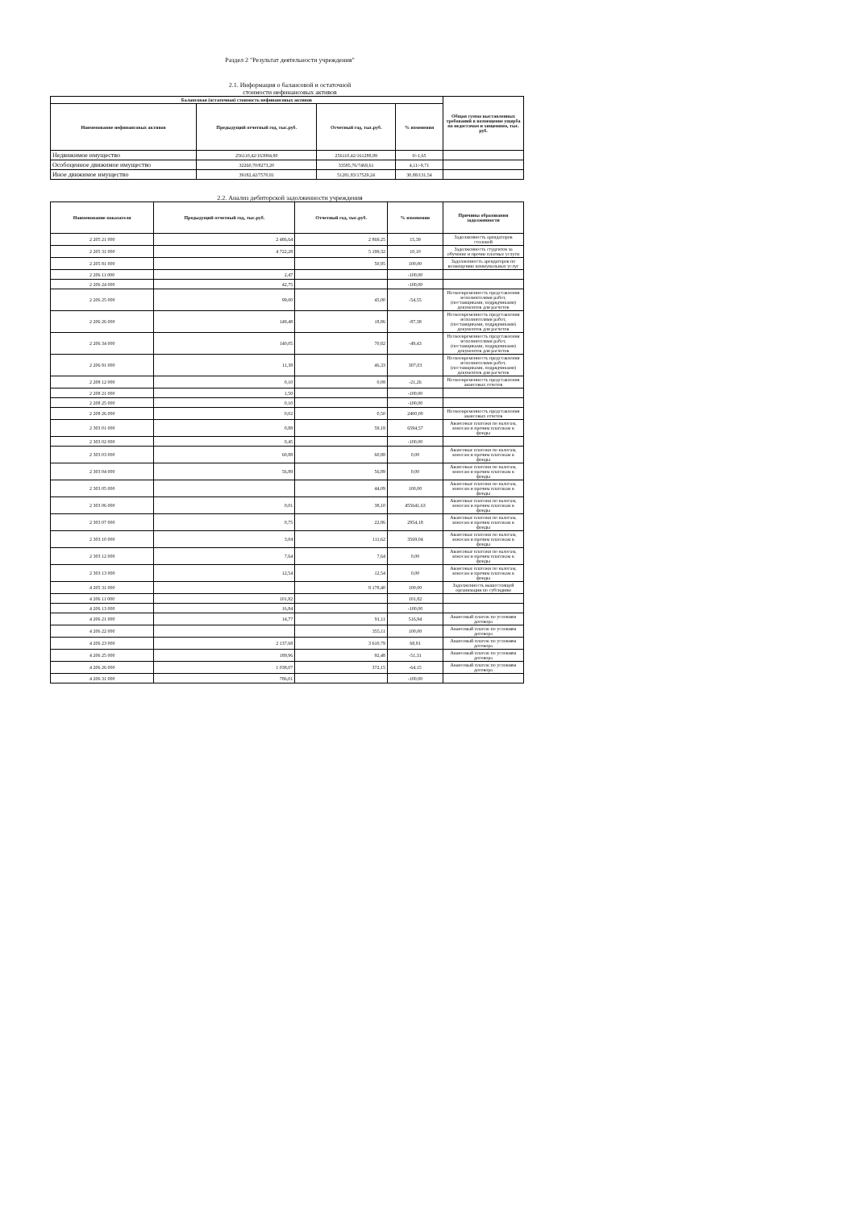Раздел 2 "Результат деятельности учреждения"
2.1. Информация о балансовой и остаточной
стоимости нефинансовых активов
| Балансовая (остаточная) стоимость нефинансовых активов | | | | Общая сумма выставленных требований в возмещение ущерба по недостачам и хищениям, тыс. руб. |
| --- | --- | --- | --- | --- |
| Наименование нефинансовых активов | Предыдущий отчетный год, тыс.руб. | Отчетный год, тыс.руб. | % изменения | |
| Недвижимое имущество | 256110,42/163994,80 | 256110,42/161288,99 | 0/-1,65 | |
| Особоценное движимое имущество | 32260,70/8273,20 | 33585,76/7469,61 | 4,11/-9,71 | |
| Иное движимое имущество | 39182,42/7570,81 | 51281,83/17529,24 | 30,88/131,54 | |
2.2. Анализ дебиторской задолженности учреждения
| Наименование показателя | Предыдущий отчетный год, тыс.руб. | Отчетный год, тыс.руб. | % изменения | Причины образования задолженности |
| --- | --- | --- | --- | --- |
| 2 205 21 000 | 2 486,64 | 2 869,25 | 15,39 | Задолженность арендаторов столовой |
| 2 205 31 000 | 4 722,28 | 5 199,32 | 10,10 | Задолженность студентов за обучение и прочие платные услуги |
| 2 205 81 000 | | 50,95 | 100,00 | Задолженность арендаторов по возмещению коммунальных услуг |
| 2 206 11 000 | 2,47 | | -100,00 | |
| 2 206 24 000 | 42,75 | | -100,00 | |
| 2 206 25 000 | 99,00 | 45,00 | -54,55 | Несвоевременность представления исполнителями работ, (поставщиками, подрядчиками) документов для расчетов |
| 2 206 26 000 | 149,48 | 18,86 | -87,38 | Несвоевременность представления исполнителями работ, (поставщиками, подрядчиками) документов для расчетов |
| 2 206 34 000 | 140,05 | 70,82 | -49,43 | Несвоевременность представления исполнителями работ, (поставщиками, подрядчиками) документов для расчетов |
| 2 206 91 000 | 11,38 | 46,33 | 307,03 | Несвоевременность представления исполнителями работ, (поставщиками, подрядчиками) документов для расчетов |
| 2 208 12 000 | 0,10 | 0,08 | -21,26 | Несвоевременность представления авансовых отчетов |
| 2 208 21 000 | 1,50 | | -100,00 | |
| 2 208 25 000 | 0,10 | | -100,00 | |
| 2 208 26 000 | 0,02 | 0,50 | 2400,00 | Несвоевременность представления авансовых отчетов |
| 2 303 01 000 | 0,88 | 59,18 | 6594,57 | Авансовые платежи по налогам, взносам и прочим платежам в фонды |
| 2 303 02 000 | 0,45 | | -100,00 | |
| 2 303 03 000 | 60,88 | 60,88 | 0,00 | Авансовые платежи по налогам, взносам и прочим платежам в фонды |
| 2 303 04 000 | 56,89 | 56,89 | 0,00 | Авансовые платежи по налогам, взносам и прочим платежам в фонды |
| 2 303 05 000 | | 44,09 | 100,00 | Авансовые платежи по налогам, взносам и прочим платежам в фонды |
| 2 303 06 000 | 0,01 | 38,10 | 455641,63 | Авансовые платежи по налогам, взносам и прочим платежам в фонды |
| 2 303 07 000 | 0,75 | 22,86 | 2954,18 | Авансовые платежи по налогам, взносам и прочим платежам в фонды |
| 2 303 10 000 | 3,04 | 111,62 | 3569,04 | Авансовые платежи по налогам, взносам и прочим платежам в фонды |
| 2 303 12 000 | 7,64 | 7,64 | 0,00 | Авансовые платежи по налогам, взносам и прочим платежам в фонды |
| 2 303 13 000 | 12,54 | 12,54 | 0,00 | Авансовые платежи по налогам, взносам и прочим платежам в фонды |
| 4 205 31 000 | | 8 178,40 | 100,00 | Задолженность вышестоящей организации по субсидиям |
| 4 206 11 000 | 101,82 | | 101,82 | |
| 4 206 13 000 | 16,84 | | -100,00 | |
| 4 206 21 000 | 14,77 | 91,11 | 516,94 | Авансовый платеж по условиям договора |
| 4 206 22 000 | | 355,11 | 100,00 | Авансовый платеж по условиям договора |
| 4 206 23 000 | 2 137,68 | 3 610,79 | 68,91 | Авансовый платеж по условиям договора |
| 4 206 25 000 | 189,96 | 92,48 | -51,31 | Авансовый платеж по условиям договора |
| 4 206 26 000 | 1 038,07 | 372,15 | -64,15 | Авансовый платеж по условиям договора |
| 4 206 31 000 | 786,01 | | -100,00 | |